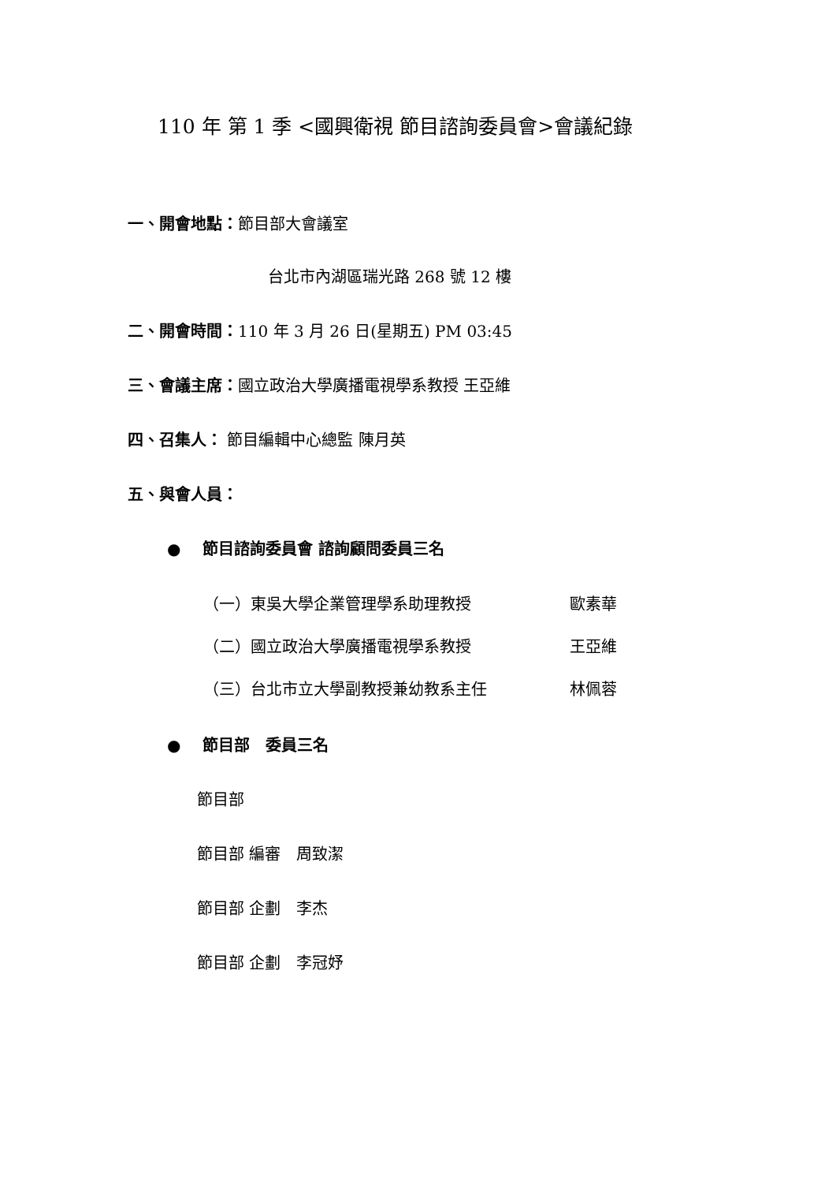110 年 第 1 季 <國興衛視 節目諮詢委員會>會議紀錄
一、開會地點：節目部大會議室
台北市內湖區瑞光路 268 號 12 樓
二、開會時間：110 年 3 月 26 日(星期五) PM 03:45
三、會議主席：國立政治大學廣播電視學系教授 王亞維
四、召集人： 節目編輯中心總監 陳月英
五、與會人員：
● 節目諮詢委員會 諮詢顧問委員三名
| （一）東吳大學企業管理學系助理教授 | 歐素華 |
| （二）國立政治大學廣播電視學系教授 | 王亞維 |
| （三）台北市立大學副教授兼幼教系主任 | 林佩蓉 |
● 節目部　委員三名
節目部
節目部 編審　周致潔
節目部 企劃　李杰
節目部 企劃　李冠妤